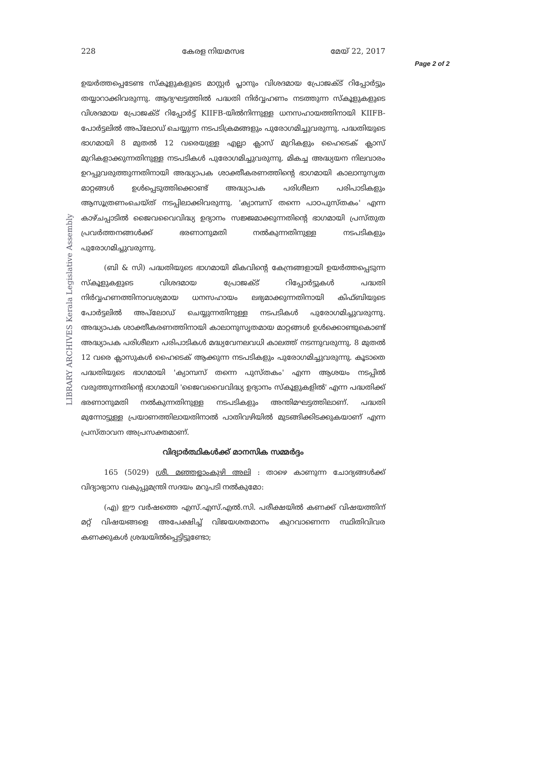LIBRARY ARCHIVES Kerala Legislative Assembly
228 കേരള നിയമസഭ മേയ് 22, 2017
Page 2 of 2
ഉയർത്തപ്പെടേണ്ട സ്കൂളുകളുടെ മാസ്റ്റർ പ്ലാനും വിശദമായ പ്രോജക്ട് റിപ്പോർട്ടും തയ്യാറാക്കിവരുന്നു. ആദ്യഘട്ടത്തിൽ പദ്ധതി നിർവ്വഹണം നടത്തുന്ന സ്കൂളുകളുടെ വിശദമായ പ്രോജക്ട് റിപ്പോർട്ട് KIIFB-യിൽനിന്നുള്ള ധനസഹായത്തിനായി KIIFB-പോർട്ടലിൽ അപ്‍ലോഡ് ചെയ്യുന്ന നടപടിക്രമങ്ങളും പുരോഗമിച്ചുവരുന്നു. പദ്ധതിയുടെ ഭാഗമായി 8 മുതൽ 12 വരെയുള്ള എല്ലാ ക്ലാസ് മുറികളും ഹൈടെക് ക്ലാസ് മുറികളാക്കുന്നതിനുള്ള നടപടികൾ പുരോഗമിച്ചുവരുന്നു. മികച്ച അദ്ധ്യയന നിലവാരം ഉറപ്പുവരുത്തുന്നതിനായി അദ്ധ്യാപക ശാക്തീകരണത്തിന്റെ ഭാഗമായി കാലാനുസൃത മാറ്റങ്ങൾ ഉൾപ്പെടുത്തിക്കൊണ്ട് അദ്ധ്യാപക പരിശീലന പരിപാടികളും ആസൂത്രണംചെയ്ത് നടപ്പിലാക്കിവരുന്നു. 'ക്യാമ്പസ് തന്നെ പാഠപുസ്തകം' എന്ന കാഴ്ചപ്പാടിൽ ജൈവവൈവിദ്ധ്യ ഉദ്യാനം സജ്ജമാക്കുന്നതിന്റെ ഭാഗമായി പ്രസ്തുത പ്രവർത്തനങ്ങൾക്ക് ഭരണാനുമതി നൽകുന്നതിനുള്ള നടപടികളും പുരോഗമിച്ചുവരുന്നു.
(ബി & സി) പദ്ധതിയുടെ ഭാഗമായി മികവിന്റെ കേന്ദ്രങ്ങളായി ഉയർത്തപ്പെടുന്ന സ്കൂളുകളുടെ വിശദമായ പ്രോജക്ട് റിപ്പോർട്ടുകൾ പദ്ധതി നിർവ്വഹണത്തിനാവശ്യമായ ധനസഹായം ലഭ്യമാക്കുന്നതിനായി കിഫ്ബിയുടെ പോർട്ടലിൽ അപ്‍ലോഡ് ചെയ്യുന്നതിനുള്ള നടപടികൾ പുരോഗമിച്ചുവരുന്നു. അദ്ധ്യാപക ശാക്തീകരണത്തിനായി കാലാനുസൃതമായ മാറ്റങ്ങൾ ഉൾക്കൊണ്ടുകൊണ്ട് അദ്ധ്യാപക പരിശീലന പരിപാടികൾ മദ്ധ്യവേനലവധി കാലത്ത് നടന്നുവരുന്നു. 8 മുതൽ 12 വരെ ക്ലാസുകൾ ഹൈടെക് ആക്കുന്ന നടപടികളും പുരോഗമിച്ചുവരുന്നു. കൂടാതെ പദ്ധതിയുടെ ഭാഗമായി 'ക്യാമ്പസ് തന്നെ പുസ്തകം' എന്ന ആശയം നടപ്പിൽ വരുത്തുന്നതിന്റെ ഭാഗമായി 'ജൈവവൈവിദ്ധ്യ ഉദ്യാനം സ്കൂളുകളിൽ' എന്ന പദ്ധതിക്ക് ഭരണാനുമതി നൽകുന്നതിനുള്ള നടപടികളും അന്തിമഘട്ടത്തിലാണ്. പദ്ധതി മുന്നോട്ടുള്ള പ്രയാണത്തിലായതിനാൽ പാതിവഴിയിൽ മുടങ്ങിക്കിടക്കുകയാണ് എന്ന പ്രസ്താവന അപ്രസക്തമാണ്.
വിദ്യാർത്ഥികൾക്ക് മാനസിക സമ്മർദ്ദം
165 (5029) ശ്രീ. മഞ്ഞളാംകുഴി അലി : താഴെ കാണുന്ന ചോദ്യങ്ങൾക്ക് വിദ്യാഭ്യാസ വകുപ്പുമന്ത്രി സദയം മറുപടി നൽകുമോ:
(എ) ഈ വർഷത്തെ എസ്.എസ്.എൽ.സി. പരീക്ഷയിൽ കണക്ക് വിഷയത്തിന് മറ്റ് വിഷയങ്ങളെ അപേക്ഷിച്ച് വിജയശതമാനം കുറവാണെന്ന സ്ഥിതിവിവര കണക്കുകൾ ശ്രദ്ധയിൽപ്പെട്ടിട്ടുണ്ടോ;